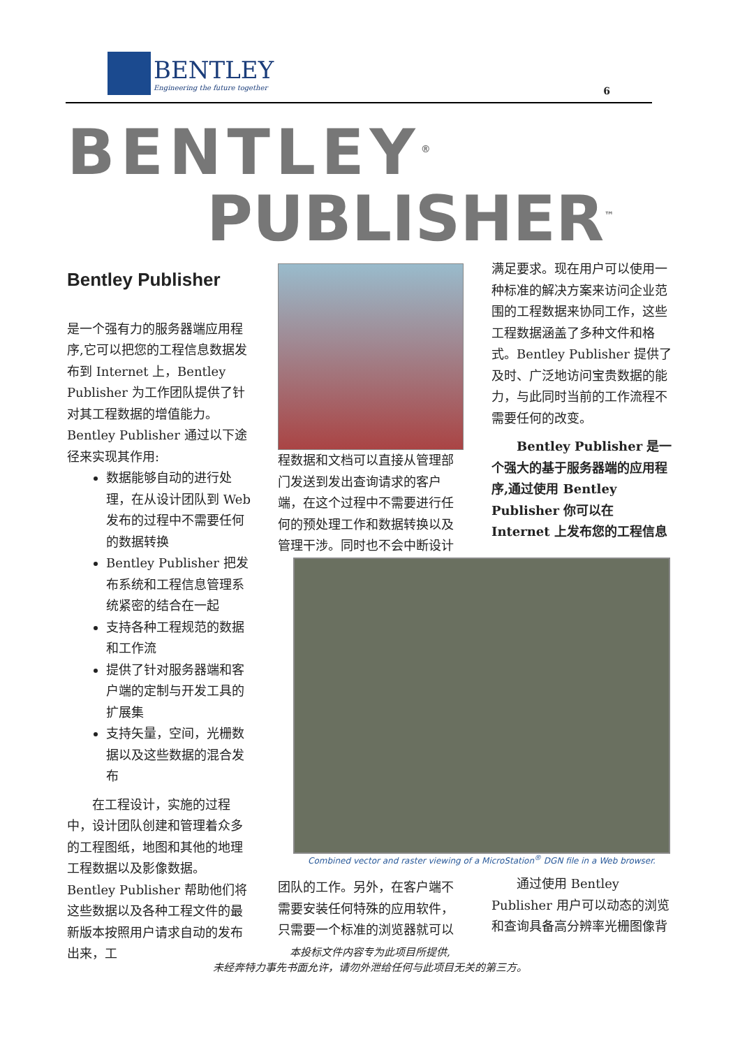BENTLEY
Engineering the future together
6
BENTLEY<sup>®</sup>
PUBLISHER<sup>™</sup>
Bentley Publisher
是一个强有力的服务器端应用程序,它可以把您的工程信息数据发布到 Internet 上，Bentley Publisher 为工作团队提供了针对其工程数据的增值能力。Bentley Publisher 通过以下途径来实现其作用:
数据能够自动的进行处理，在从设计团队到 Web 发布的过程中不需要任何的数据转换
Bentley Publisher 把发布系统和工程信息管理系统紧密的结合在一起
支持各种工程规范的数据和工作流
提供了针对服务器端和客户端的定制与开发工具的扩展集
支持矢量，空间，光栅数据以及这些数据的混合发布
在工程设计，实施的过程中，设计团队创建和管理着众多的工程图纸，地图和其他的地理工程数据以及影像数据。Bentley Publisher 帮助他们将这些数据以及各种工程文件的最新版本按照用户请求自动的发布出来，工
程数据和文档可以直接从管理部门发送到发出查询请求的客户端，在这个过程中不需要进行任何的预处理工作和数据转换以及管理干涉。同时也不会中断设计
满足要求。现在用户可以使用一种标准的解决方案来访问企业范围的工程数据来协同工作，这些工程数据涵盖了多种文件和格式。Bentley Publisher 提供了及时、广泛地访问宝贵数据的能力，与此同时当前的工作流程不需要任何的改变。
Bentley Publisher 是一个强大的基于服务器端的应用程序,通过使用 Bentley Publisher 你可以在 Internet 上发布您的工程信息
Combined vector and raster viewing of a MicroStation<sup>®</sup> DGN file in a Web browser.
团队的工作。另外，在客户端不需要安装任何特殊的应用软件，只需要一个标准的浏览器就可以
通过使用 Bentley Publisher 用户可以动态的浏览和查询具备高分辨率光栅图像背
本投标文件内容专为此项目所提供,
未经奔特力事先书面允许，请勿外泄给任何与此项目无关的第三方。